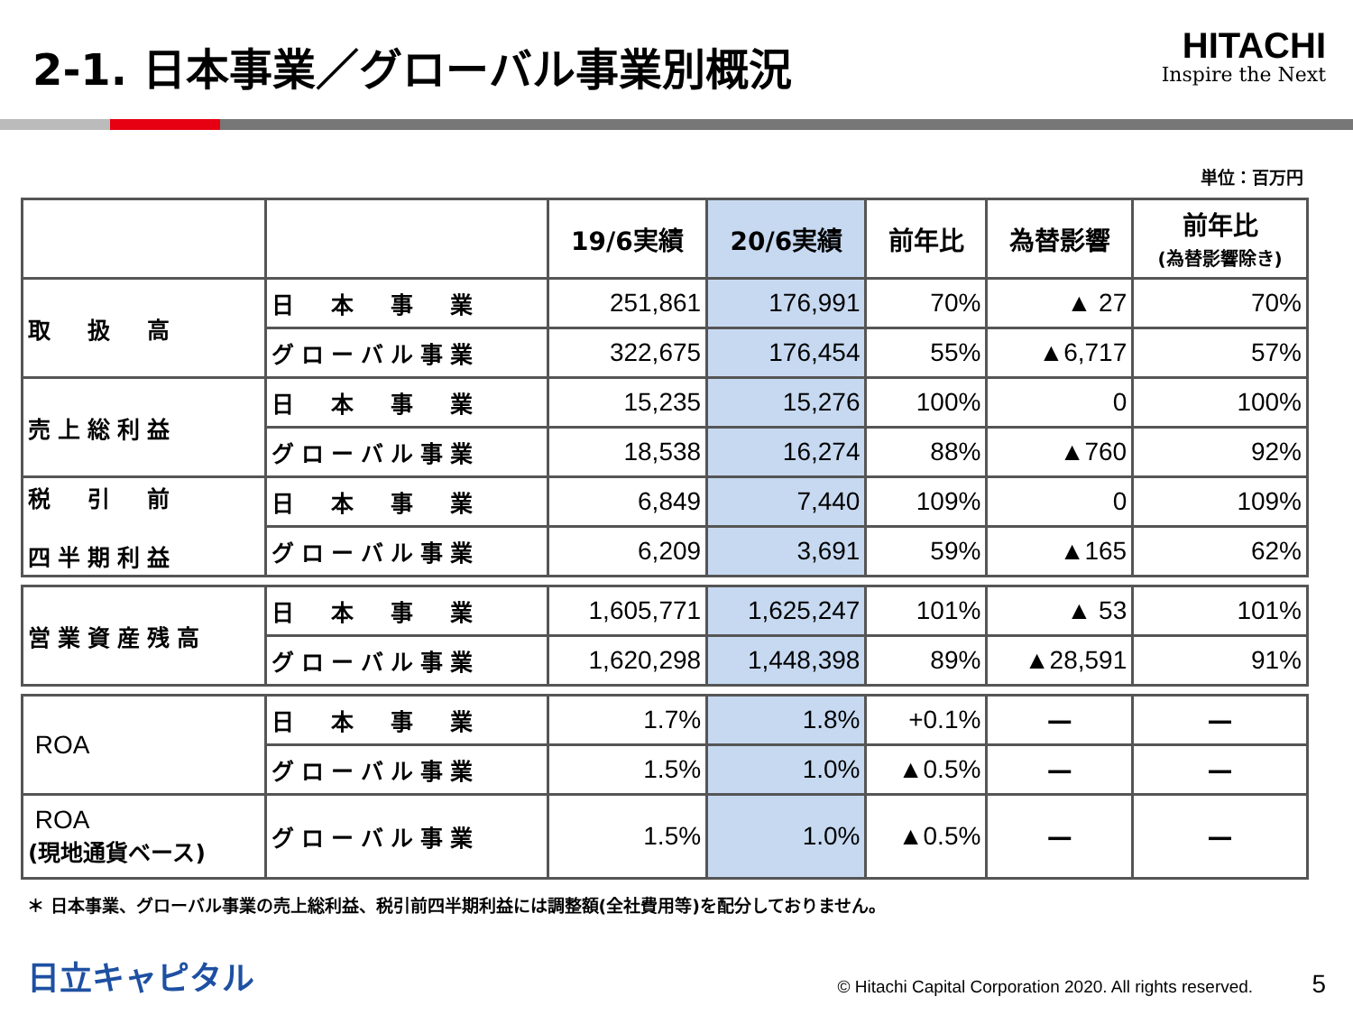2-1. 日本事業／グローバル事業別概況
HITACHI
Inspire the Next
単位：百万円
| | | 19/6実績 | 20/6実績 | 前年比 | 為替影響 | 前年比 (為替影響除き) |
| 取 扱 高 | 日 本 事 業 | 251,861 | 176,991 | 70% | ▲ 27 | 70% |
| | グローバル事業 | 322,675 | 176,454 | 55% | ▲6,717 | 57% |
| 売上総利益 | 日 本 事 業 | 15,235 | 15,276 | 100% | 0 | 100% |
| | グローバル事業 | 18,538 | 16,274 | 88% | ▲760 | 92% |
| 税 引 前 四半期利益 | 日 本 事 業 | 6,849 | 7,440 | 109% | 0 | 109% |
| | グローバル事業 | 6,209 | 3,691 | 59% | ▲165 | 62% |
| 営業資産残高 | 日 本 事 業 | 1,605,771 | 1,625,247 | 101% | ▲ 53 | 101% |
| | グローバル事業 | 1,620,298 | 1,448,398 | 89% | ▲28,591 | 91% |
| ROA | 日 本 事 業 | 1.7% | 1.8% | +0.1% | — | — |
| | グローバル事業 | 1.5% | 1.0% | ▲0.5% | — | — |
| ROA (現地通貨ベース) | グローバル事業 | 1.5% | 1.0% | ▲0.5% | — | — |
＊ 日本事業、グローバル事業の売上総利益、税引前四半期利益には調整額(全社費用等)を配分しておりません。
日立キャピタル
© Hitachi Capital Corporation 2020. All rights reserved. 5